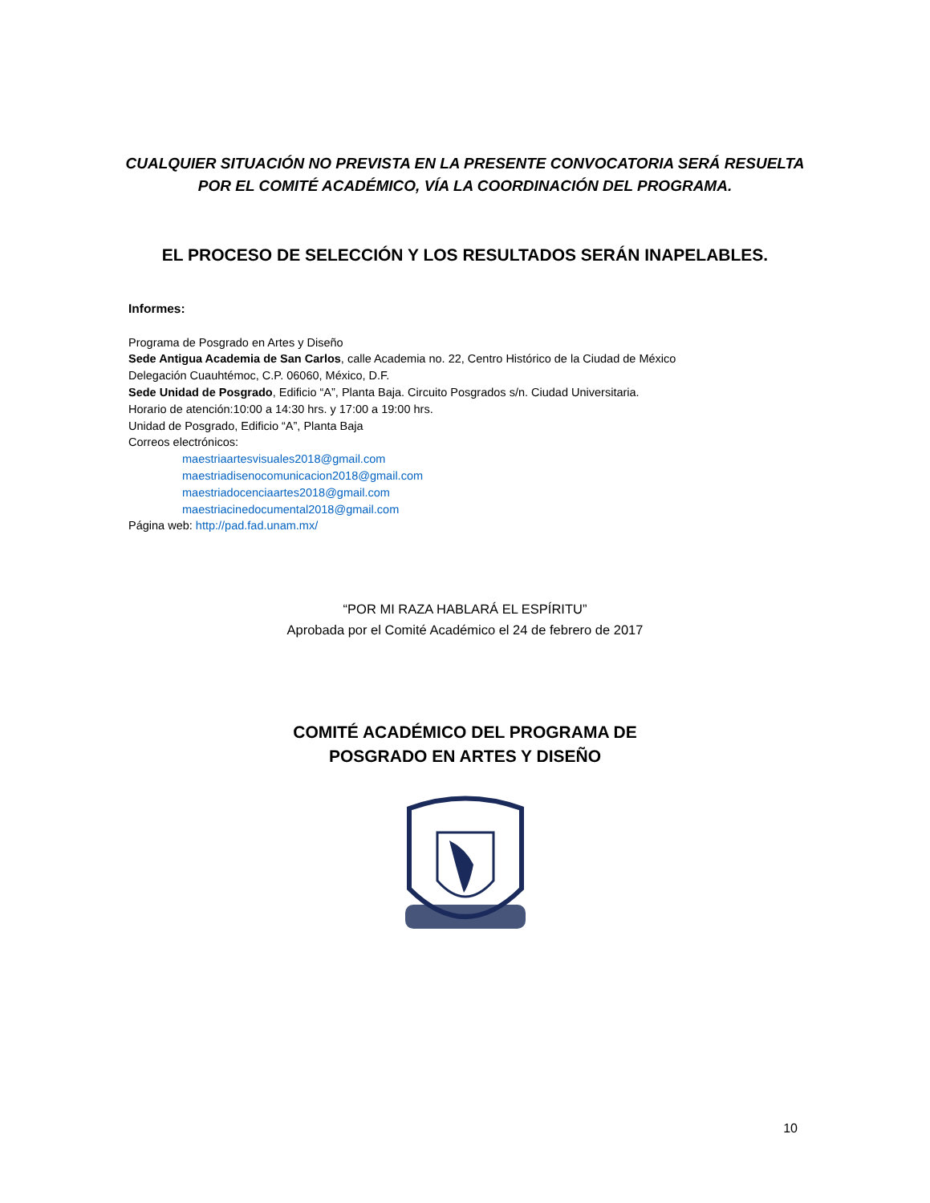CUALQUIER SITUACIÓN NO PREVISTA EN LA PRESENTE CONVOCATORIA SERÁ RESUELTA
POR EL COMITÉ ACADÉMICO, VÍA LA COORDINACIÓN DEL PROGRAMA.
EL PROCESO DE SELECCIÓN Y LOS RESULTADOS SERÁN INAPELABLES.
Informes:
Programa de Posgrado en Artes y Diseño
Sede Antigua Academia de San Carlos, calle Academia no. 22, Centro Histórico de la Ciudad de México
Delegación Cuauhtémoc, C.P. 06060, México, D.F.
Sede Unidad de Posgrado, Edificio “A”, Planta Baja. Circuito Posgrados s/n. Ciudad Universitaria.
Horario de atención:10:00 a 14:30 hrs. y 17:00 a 19:00 hrs.
Unidad de Posgrado, Edificio “A”, Planta Baja
Correos electrónicos:
maestriaartesvisuales2018@gmail.com
maestriadisenocomunicacion2018@gmail.com
maestriadocenciaartes2018@gmail.com
maestriacinedocumental2018@gmail.com
Página web: http://pad.fad.unam.mx/
“POR MI RAZA HABLARÁ EL ESPÍRITU”
Aprobada por el Comité Académico el 24 de febrero de 2017
COMITÉ ACADÉMICO DEL PROGRAMA DE
POSGRADO EN ARTES Y DISEÑO
10